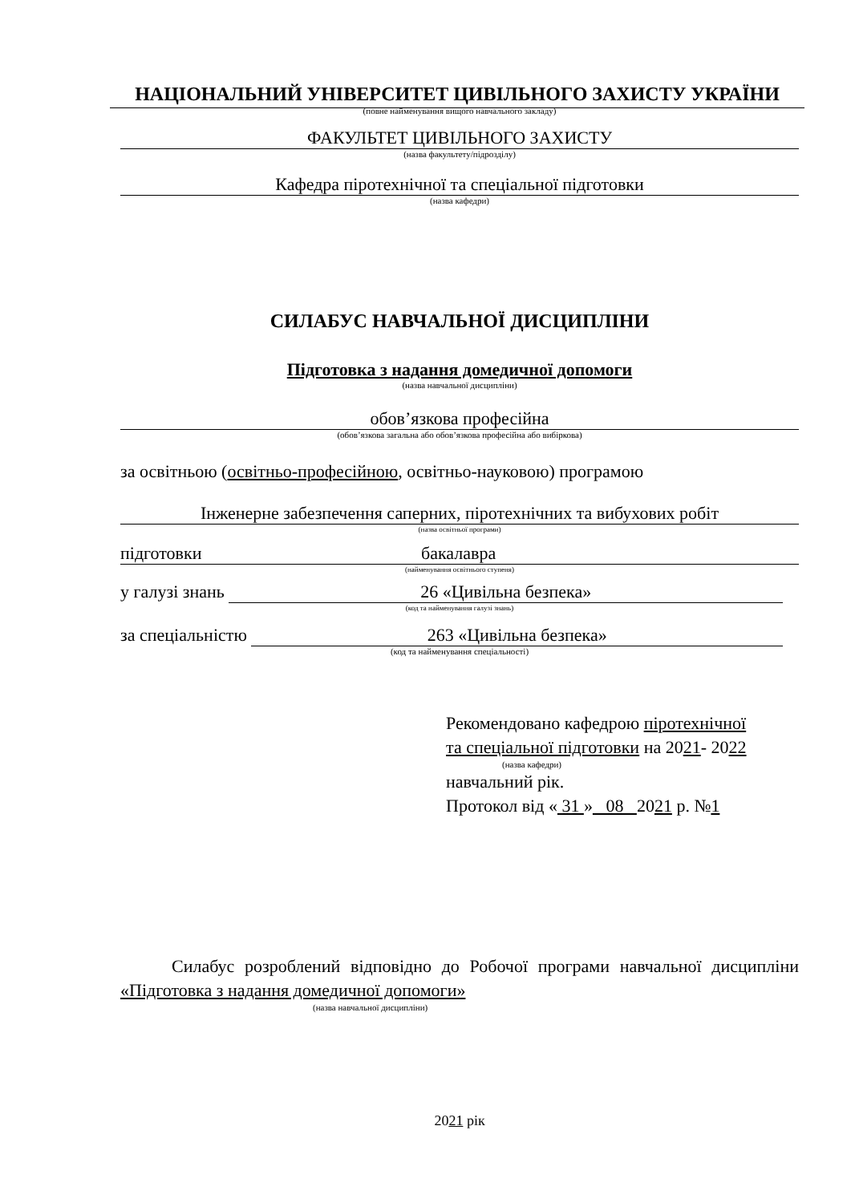НАЦІОНАЛЬНИЙ УНІВЕРСИТЕТ ЦИВІЛЬНОГО ЗАХИСТУ УКРАЇНИ
(повне найменування вищого навчального закладу)
ФАКУЛЬТЕТ ЦИВІЛЬНОГО ЗАХИСТУ
(назва факультету/підрозділу)
Кафедра піротехнічної та спеціальної підготовки
(назва кафедри)
СИЛАБУС НАВЧАЛЬНОЇ ДИСЦИПЛІНИ
Підготовка з надання домедичної допомоги
(назва навчальної дисципліни)
обов’язкова професійна
(обов’язкова загальна або обов’язкова професійна або вибіркова)
за освітньою (освітньо-професійною, освітньо-науковою) програмою
Інженерне забезпечення саперних, піротехнічних та вибухових робіт
(назва освітньої програми)
підготовки бакалавра
(найменування освітнього ступеня)
у галузі знань 26 «Цивільна безпека»
(код та найменування галузі знань)
за спеціальністю 263 «Цивільна безпека»
(код та найменування спеціальності)
Рекомендовано кафедрою піротехнічної
та спеціальної підготовки на 2021- 2022
(назва кафедри)
навчальний рік.
Протокол від « 31 » 08 2021 р. №1
Силабус розроблений відповідно до Робочої програми навчальної дисципліни «Підготовка з надання домедичної допомоги»
(назва навчальної дисципліни)
2021 рік